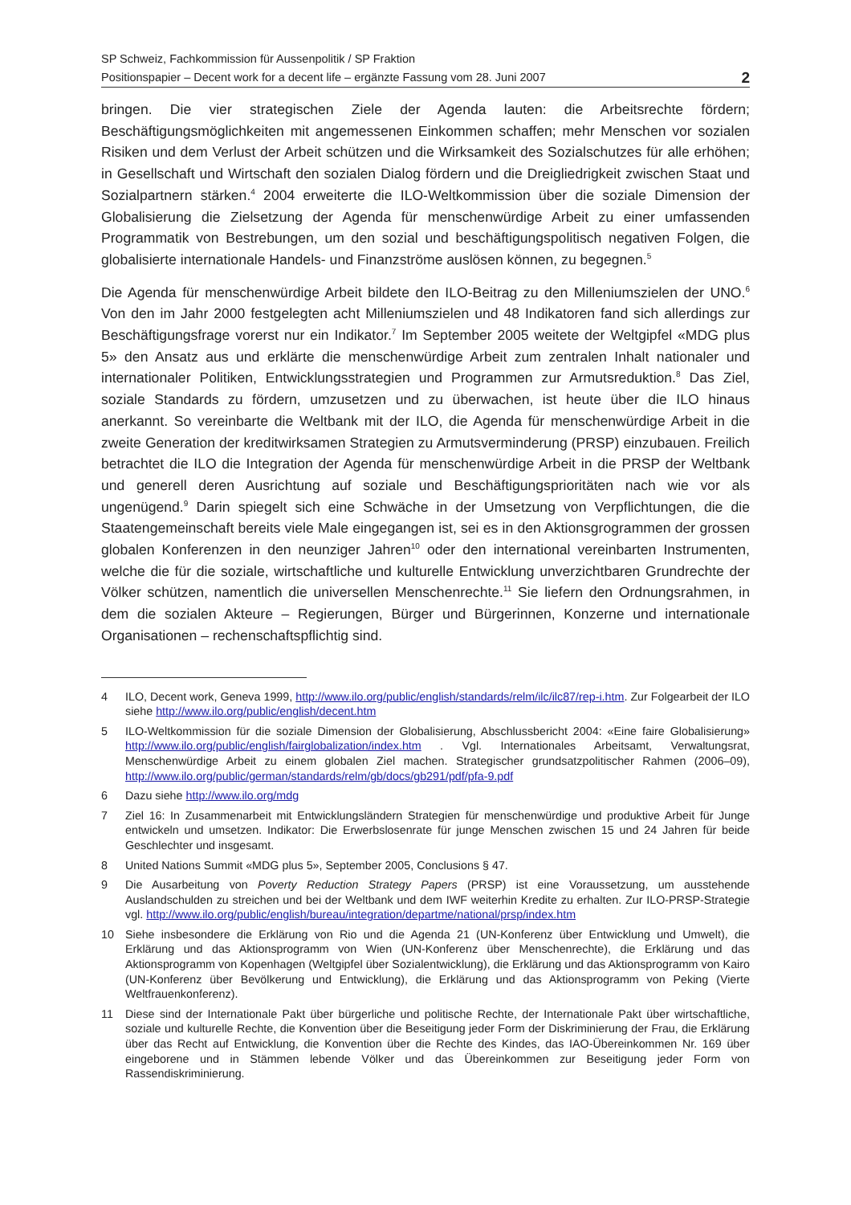SP Schweiz, Fachkommission für Aussenpolitik / SP Fraktion
Positionspapier – Decent work for a decent life – ergänzte Fassung vom 28. Juni 2007
2
bringen. Die vier strategischen Ziele der Agenda lauten: die Arbeitsrechte fördern; Beschäftigungsmöglichkeiten mit angemessenen Einkommen schaffen; mehr Menschen vor sozialen Risiken und dem Verlust der Arbeit schützen und die Wirksamkeit des Sozialschutzes für alle erhöhen; in Gesellschaft und Wirtschaft den sozialen Dialog fördern und die Dreigliedrigkeit zwischen Staat und Sozialpartnern stärken.<sup>4</sup> 2004 erweiterte die ILO-Weltkommission über die soziale Dimension der Globalisierung die Zielsetzung der Agenda für menschenwürdige Arbeit zu einer umfassenden Programmatik von Bestrebungen, um den sozial und beschäftigungspolitisch negativen Folgen, die globalisierte internationale Handels- und Finanzströme auslösen können, zu begegnen.<sup>5</sup>
Die Agenda für menschenwürdige Arbeit bildete den ILO-Beitrag zu den Milleniumszielen der UNO.<sup>6</sup> Von den im Jahr 2000 festgelegten acht Milleniumszielen und 48 Indikatoren fand sich allerdings zur Beschäftigungsfrage vorerst nur ein Indikator.<sup>7</sup> Im September 2005 weitete der Weltgipfel «MDG plus 5» den Ansatz aus und erklärte die menschenwürdige Arbeit zum zentralen Inhalt nationaler und internationaler Politiken, Entwicklungsstrategien und Programmen zur Armutsreduktion.<sup>8</sup> Das Ziel, soziale Standards zu fördern, umzusetzen und zu überwachen, ist heute über die ILO hinaus anerkannt. So vereinbarte die Weltbank mit der ILO, die Agenda für menschenwürdige Arbeit in die zweite Generation der kreditwirksamen Strategien zu Armutsverminderung (PRSP) einzubauen. Freilich betrachtet die ILO die Integration der Agenda für menschenwürdige Arbeit in die PRSP der Weltbank und generell deren Ausrichtung auf soziale und Beschäftigungsprioritäten nach wie vor als ungenügend.<sup>9</sup> Darin spiegelt sich eine Schwäche in der Umsetzung von Verpflichtungen, die die Staatengemeinschaft bereits viele Male eingegangen ist, sei es in den Aktionsgrogrammen der grossen globalen Konferenzen in den neunziger Jahren<sup>10</sup> oder den international vereinbarten Instrumenten, welche die für die soziale, wirtschaftliche und kulturelle Entwicklung unverzichtbaren Grundrechte der Völker schützen, namentlich die universellen Menschenrechte.<sup>11</sup> Sie liefern den Ordnungsrahmen, in dem die sozialen Akteure – Regierungen, Bürger und Bürgerinnen, Konzerne und internationale Organisationen – rechenschaftspflichtig sind.
4 ILO, Decent work, Geneva 1999, http://www.ilo.org/public/english/standards/relm/ilc/ilc87/rep-i.htm. Zur Folgearbeit der ILO siehe http://www.ilo.org/public/english/decent.htm
5 ILO-Weltkommission für die soziale Dimension der Globalisierung, Abschlussbericht 2004: «Eine faire Globalisierung» http://www.ilo.org/public/english/fairglobalization/index.htm . Vgl. Internationales Arbeitsamt, Verwaltungsrat, Menschenwürdige Arbeit zu einem globalen Ziel machen. Strategischer grundsatzpolitischer Rahmen (2006–09), http://www.ilo.org/public/german/standards/relm/gb/docs/gb291/pdf/pfa-9.pdf
6 Dazu siehe http://www.ilo.org/mdg
7 Ziel 16: In Zusammenarbeit mit Entwicklungsländern Strategien für menschenwürdige und produktive Arbeit für Junge entwickeln und umsetzen. Indikator: Die Erwerbslosenrate für junge Menschen zwischen 15 und 24 Jahren für beide Geschlechter und insgesamt.
8 United Nations Summit «MDG plus 5», September 2005, Conclusions § 47.
9 Die Ausarbeitung von Poverty Reduction Strategy Papers (PRSP) ist eine Voraussetzung, um ausstehende Auslandschulden zu streichen und bei der Weltbank und dem IWF weiterhin Kredite zu erhalten. Zur ILO-PRSP-Strategie vgl. http://www.ilo.org/public/english/bureau/integration/departme/national/prsp/index.htm
10 Siehe insbesondere die Erklärung von Rio und die Agenda 21 (UN-Konferenz über Entwicklung und Umwelt), die Erklärung und das Aktionsprogramm von Wien (UN-Konferenz über Menschenrechte), die Erklärung und das Aktionsprogramm von Kopenhagen (Weltgipfel über Sozialentwicklung), die Erklärung und das Aktionsprogramm von Kairo (UN-Konferenz über Bevölkerung und Entwicklung), die Erklärung und das Aktionsprogramm von Peking (Vierte Weltfrauenkonferenz).
11 Diese sind der Internationale Pakt über bürgerliche und politische Rechte, der Internationale Pakt über wirtschaftliche, soziale und kulturelle Rechte, die Konvention über die Beseitigung jeder Form der Diskriminierung der Frau, die Erklärung über das Recht auf Entwicklung, die Konvention über die Rechte des Kindes, das IAO-Übereinkommen Nr. 169 über eingeborene und in Stämmen lebende Völker und das Übereinkommen zur Beseitigung jeder Form von Rassendiskriminierung.